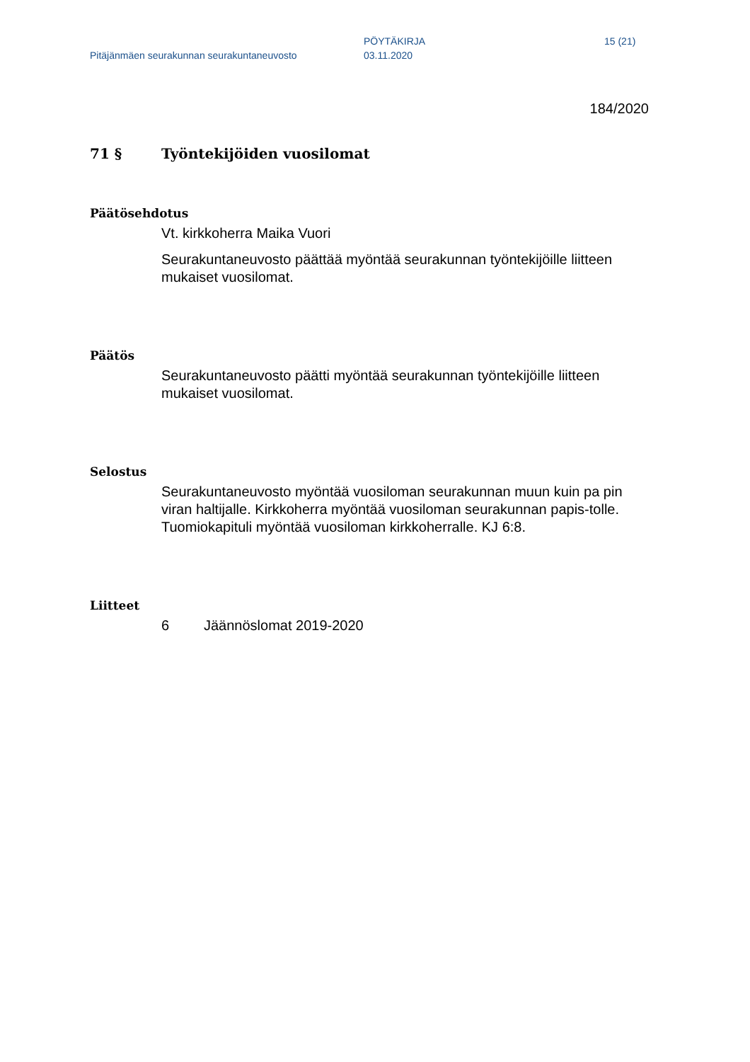Pitäjänmäen seurakunnan seurakuntaneuvosto
PÖYTÄKIRJA
03.11.2020
15 (21)
184/2020
71 § Työntekijöiden vuosilomat
Päätösehdotus
Vt. kirkkoherra Maika Vuori
Seurakuntaneuvosto päättää myöntää seurakunnan työntekijöille liitteen mukaiset vuosilomat.
Päätös
Seurakuntaneuvosto päätti myöntää seurakunnan työntekijöille liitteen mukaiset vuosilomat.
Selostus
Seurakuntaneuvosto myöntää vuosiloman seurakunnan muun kuin pa pin viran haltijalle. Kirkkoherra myöntää vuosiloman seurakunnan papis-tolle. Tuomiokapituli myöntää vuosiloman kirkkoherralle. KJ 6:8.
Liitteet
6 Jäännöslomat 2019-2020